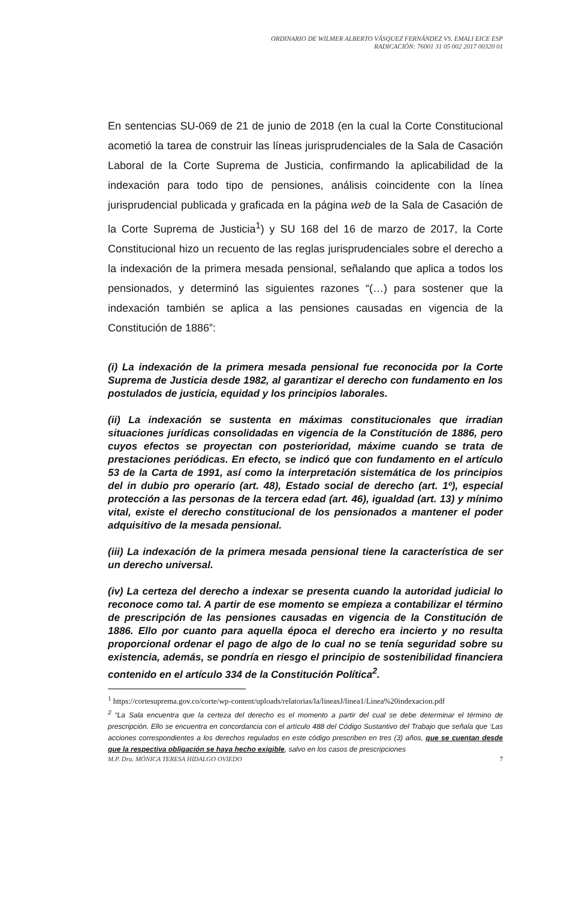ORDINARIO DE WILMER ALBERTO VÁSQUEZ FERNÁNDEZ VS. EMALI EICE ESP
RADICACIÓN: 76001 31 05 002 2017 00320 01
En sentencias SU-069 de 21 de junio de 2018 (en la cual la Corte Constitucional acometió la tarea de construir las líneas jurisprudenciales de la Sala de Casación Laboral de la Corte Suprema de Justicia, confirmando la aplicabilidad de la indexación para todo tipo de pensiones, análisis coincidente con la línea jurisprudencial publicada y graficada en la página web de la Sala de Casación de la Corte Suprema de Justicia<sup>1</sup>) y SU 168 del 16 de marzo de 2017, la Corte Constitucional hizo un recuento de las reglas jurisprudenciales sobre el derecho a la indexación de la primera mesada pensional, señalando que aplica a todos los pensionados, y determinó las siguientes razones “(…) para sostener que la indexación también se aplica a las pensiones causadas en vigencia de la Constitución de 1886”:
(i) La indexación de la primera mesada pensional fue reconocida por la Corte Suprema de Justicia desde 1982, al garantizar el derecho con fundamento en los postulados de justicia, equidad y los principios laborales.
(ii) La indexación se sustenta en máximas constitucionales que irradian situaciones jurídicas consolidadas en vigencia de la Constitución de 1886, pero cuyos efectos se proyectan con posterioridad, máxime cuando se trata de prestaciones periódicas. En efecto, se indicó que con fundamento en el artículo 53 de la Carta de 1991, así como la interpretación sistemática de los principios del in dubio pro operario (art. 48), Estado social de derecho (art. 1º), especial protección a las personas de la tercera edad (art. 46), igualdad (art. 13) y mínimo vital, existe el derecho constitucional de los pensionados a mantener el poder adquisitivo de la mesada pensional.
(iii) La indexación de la primera mesada pensional tiene la característica de ser un derecho universal.
(iv) La certeza del derecho a indexar se presenta cuando la autoridad judicial lo reconoce como tal. A partir de ese momento se empieza a contabilizar el término de prescripción de las pensiones causadas en vigencia de la Constitución de 1886. Ello por cuanto para aquella época el derecho era incierto y no resulta proporcional ordenar el pago de algo de lo cual no se tenía seguridad sobre su existencia, además, se pondría en riesgo el principio de sostenibilidad financiera contenido en el artículo 334 de la Constitución Política<sup>2</sup>.
<sup>1</sup> https://cortesuprema.gov.co/corte/wp-content/uploads/relatorias/la/lineasJ/linea1/Linea%20indexacion.pdf
<sup>2</sup> “La Sala encuentra que la certeza del derecho es el momento a partir del cual se debe determinar el término de prescripción. Ello se encuentra en concordancia con el artículo 488 del Código Sustantivo del Trabajo que señala que ‘Las acciones correspondientes a los derechos regulados en este código prescriben en tres (3) años, que se cuentan desde que la respectiva obligación se haya hecho exigible, salvo en los casos de prescripciones
M.P. Dra. MÓNICA TERESA HIDALGO OVIEDO 7